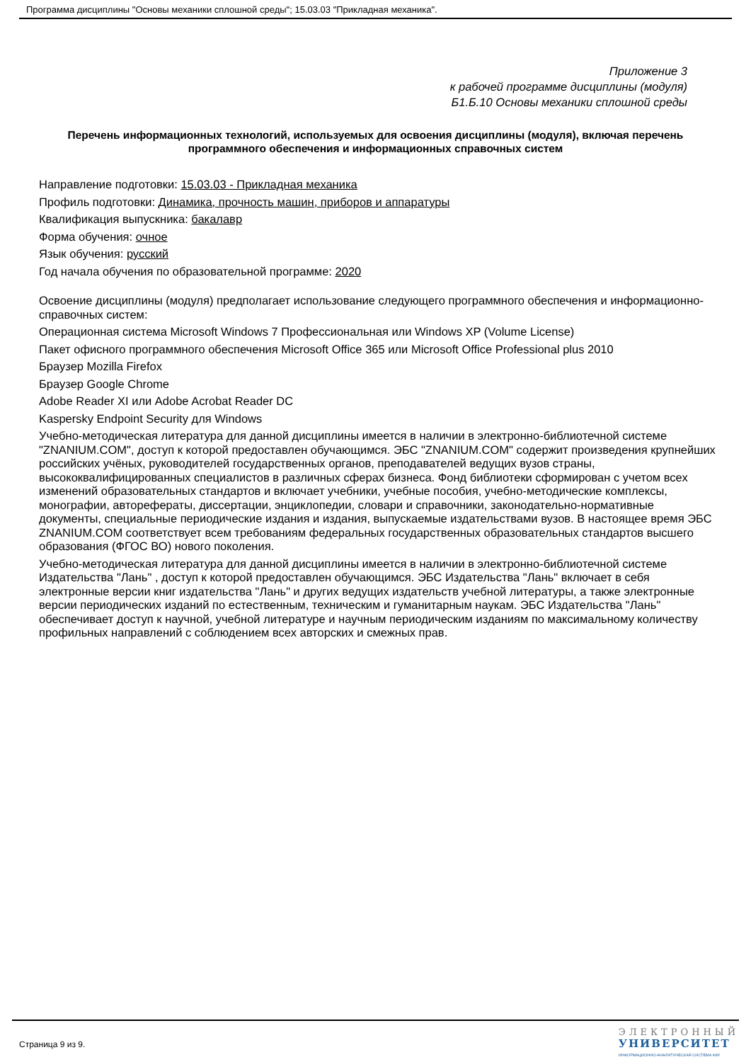Программа дисциплины "Основы механики сплошной среды"; 15.03.03 "Прикладная механика".
Приложение 3
к рабочей программе дисциплины (модуля)
Б1.Б.10 Основы механики сплошной среды
Перечень информационных технологий, используемых для освоения дисциплины (модуля), включая перечень программного обеспечения и информационных справочных систем
Направление подготовки: 15.03.03 - Прикладная механика
Профиль подготовки: Динамика, прочность машин, приборов и аппаратуры
Квалификация выпускника: бакалавр
Форма обучения: очное
Язык обучения: русский
Год начала обучения по образовательной программе: 2020
Освоение дисциплины (модуля) предполагает использование следующего программного обеспечения и информационно-справочных систем:
Операционная система Microsoft Windows 7 Профессиональная или Windows XP (Volume License)
Пакет офисного программного обеспечения Microsoft Office 365 или Microsoft Office Professional plus 2010
Браузер Mozilla Firefox
Браузер Google Chrome
Adobe Reader XI или Adobe Acrobat Reader DC
Kaspersky Endpoint Security для Windows
Учебно-методическая литература для данной дисциплины имеется в наличии в электронно-библиотечной системе "ZNANIUM.COM", доступ к которой предоставлен обучающимся. ЭБС "ZNANIUM.COM" содержит произведения крупнейших российских учёных, руководителей государственных органов, преподавателей ведущих вузов страны, высококвалифицированных специалистов в различных сферах бизнеса. Фонд библиотеки сформирован с учетом всех изменений образовательных стандартов и включает учебники, учебные пособия, учебно-методические комплексы, монографии, авторефераты, диссертации, энциклопедии, словари и справочники, законодательно-нормативные документы, специальные периодические издания и издания, выпускаемые издательствами вузов. В настоящее время ЭБС ZNANIUM.COM соответствует всем требованиям федеральных государственных образовательных стандартов высшего образования (ФГОС ВО) нового поколения.
Учебно-методическая литература для данной дисциплины имеется в наличии в электронно-библиотечной системе Издательства "Лань" , доступ к которой предоставлен обучающимся. ЭБС Издательства "Лань" включает в себя электронные версии книг издательства "Лань" и других ведущих издательств учебной литературы, а также электронные версии периодических изданий по естественным, техническим и гуманитарным наукам. ЭБС Издательства "Лань" обеспечивает доступ к научной, учебной литературе и научным периодическим изданиям по максимальному количеству профильных направлений с соблюдением всех авторских и смежных прав.
Страница 9 из 9.
ЭЛЕКТРОННЫЙ
УНИВЕРСИТЕТ
ИНФОРМАЦИОННО-АНАЛИТИЧЕСКАЯ СИСТЕМА КФУ